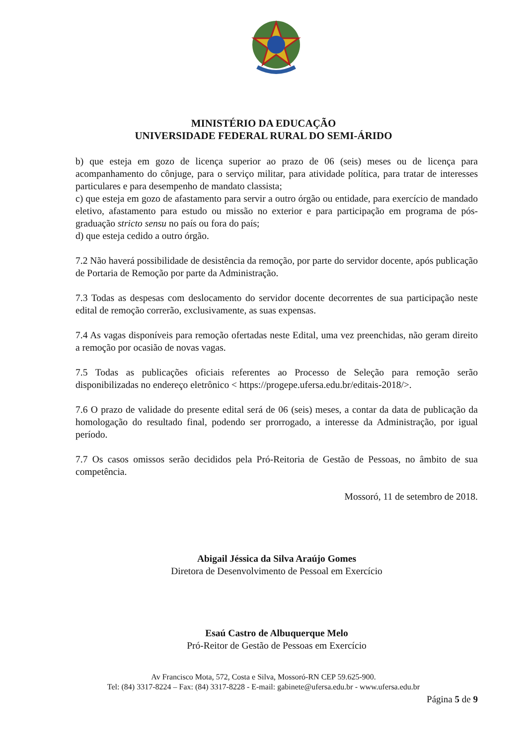MINISTÉRIO DA EDUCAÇÃO
UNIVERSIDADE FEDERAL RURAL DO SEMI-ÁRIDO
b) que esteja em gozo de licença superior ao prazo de 06 (seis) meses ou de licença para acompanhamento do cônjuge, para o serviço militar, para atividade política, para tratar de interesses particulares e para desempenho de mandato classista;
c) que esteja em gozo de afastamento para servir a outro órgão ou entidade, para exercício de mandado eletivo, afastamento para estudo ou missão no exterior e para participação em programa de pós-graduação stricto sensu no país ou fora do país;
d) que esteja cedido a outro órgão.
7.2 Não haverá possibilidade de desistência da remoção, por parte do servidor docente, após publicação de Portaria de Remoção por parte da Administração.
7.3 Todas as despesas com deslocamento do servidor docente decorrentes de sua participação neste edital de remoção correrão, exclusivamente, as suas expensas.
7.4 As vagas disponíveis para remoção ofertadas neste Edital, uma vez preenchidas, não geram direito a remoção por ocasião de novas vagas.
7.5 Todas as publicações oficiais referentes ao Processo de Seleção para remoção serão disponibilizadas no endereço eletrônico < https://progepe.ufersa.edu.br/editais-2018/>.
7.6 O prazo de validade do presente edital será de 06 (seis) meses, a contar da data de publicação da homologação do resultado final, podendo ser prorrogado, a interesse da Administração, por igual período.
7.7 Os casos omissos serão decididos pela Pró-Reitoria de Gestão de Pessoas, no âmbito de sua competência.
Mossoró, 11 de setembro de 2018.
Abigail Jéssica da Silva Araújo Gomes
Diretora de Desenvolvimento de Pessoal em Exercício
Esaú Castro de Albuquerque Melo
Pró-Reitor de Gestão de Pessoas em Exercício
Av Francisco Mota, 572, Costa e Silva, Mossoró-RN CEP 59.625-900.
Tel: (84) 3317-8224 – Fax: (84) 3317-8228 - E-mail: gabinete@ufersa.edu.br - www.ufersa.edu.br
Página 5 de 9